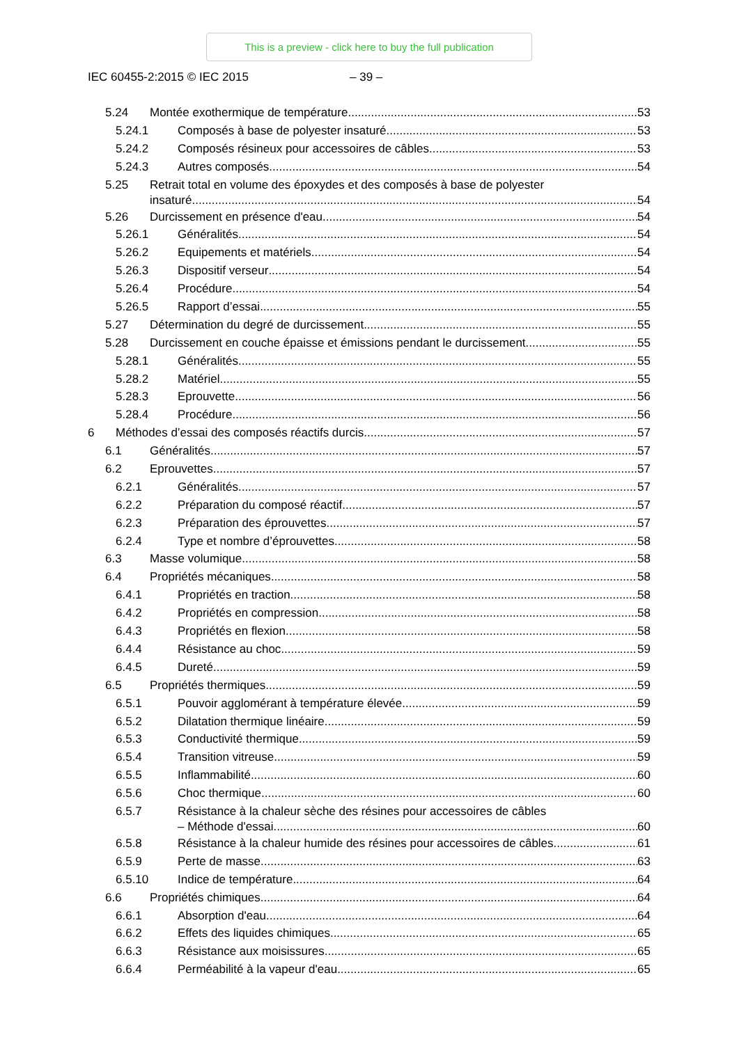This is a preview - click here to buy the full publication
IEC 60455-2:2015 © IEC 2015 – 39 –
5.24 Montée exothermique de température 53
5.24.1 Composés à base de polyester insaturé 53
5.24.2 Composés résineux pour accessoires de câbles 53
5.24.3 Autres composés 54
5.25 Retrait total en volume des époxydes et des composés à base de polyester
insaturé 54
5.26 Durcissement en présence d'eau 54
5.26.1 Généralités 54
5.26.2 Equipements et matériels 54
5.26.3 Dispositif verseur 54
5.26.4 Procédure 54
5.26.5 Rapport d’essai 55
5.27 Détermination du degré de durcissement 55
5.28 Durcissement en couche épaisse et émissions pendant le durcissement 55
5.28.1 Généralités 55
5.28.2 Matériel 55
5.28.3 Eprouvette 56
5.28.4 Procédure 56
6 Méthodes d’essai des composés réactifs durcis 57
6.1 Généralités 57
6.2 Eprouvettes 57
6.2.1 Généralités 57
6.2.2 Préparation du composé réactif 57
6.2.3 Préparation des éprouvettes 57
6.2.4 Type et nombre d’éprouvettes 58
6.3 Masse volumique 58
6.4 Propriétés mécaniques 58
6.4.1 Propriétés en traction 58
6.4.2 Propriétés en compression 58
6.4.3 Propriétés en flexion 58
6.4.4 Résistance au choc 59
6.4.5 Dureté 59
6.5 Propriétés thermiques 59
6.5.1 Pouvoir agglomérant à température élevée 59
6.5.2 Dilatation thermique linéaire 59
6.5.3 Conductivité thermique 59
6.5.4 Transition vitreuse 59
6.5.5 Inflammabilité 60
6.5.6 Choc thermique 60
6.5.7 Résistance à la chaleur sèche des résines pour accessoires de câbles
– Méthode d'essai 60
6.5.8 Résistance à la chaleur humide des résines pour accessoires de câbles 61
6.5.9 Perte de masse 63
6.5.10 Indice de température 64
6.6 Propriétés chimiques 64
6.6.1 Absorption d'eau 64
6.6.2 Effets des liquides chimiques 65
6.6.3 Résistance aux moisissures 65
6.6.4 Perméabilité à la vapeur d'eau 65